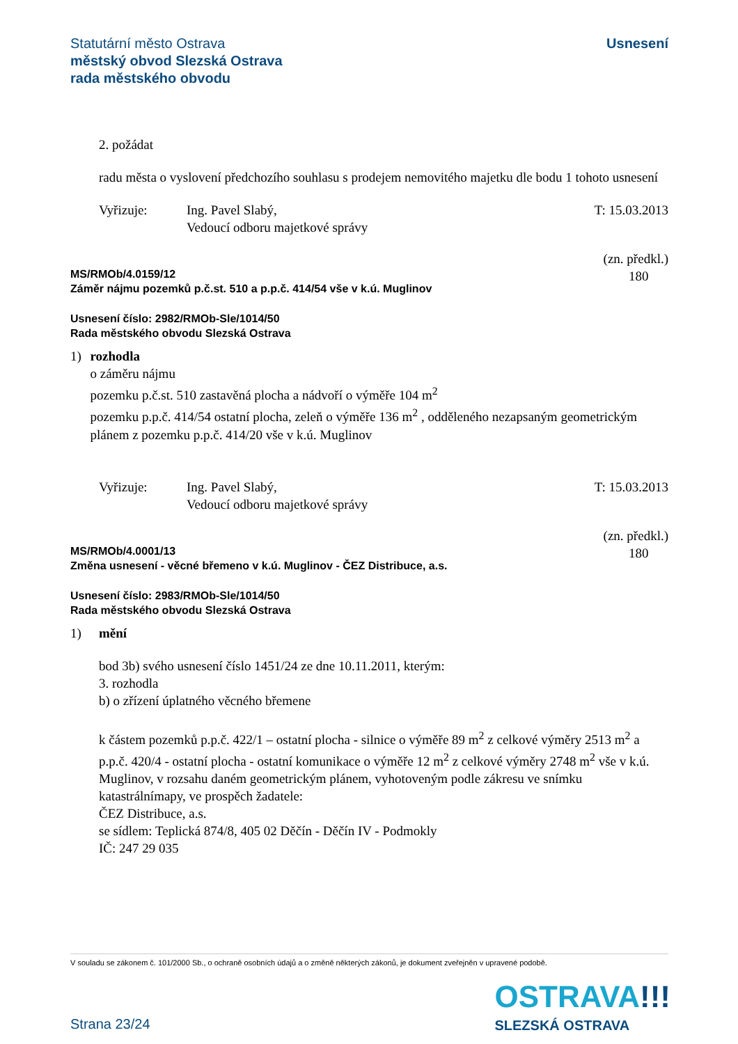Statutární město Ostrava
městský obvod Slezská Ostrava
rada městského obvodu
Usnesení
2. požádat
radu města o vyslovení předchozího souhlasu s prodejem nemovitého majetku dle bodu 1 tohoto usnesení
Vyřizuje: Ing. Pavel Slabý,
Vedoucí odboru majetkové správy
T: 15.03.2013
MS/RMOb/4.0159/12
Záměr nájmu pozemků p.č.st. 510 a p.p.č. 414/54 vše v k.ú. Muglinov
(zn. předkl.)
180
Usnesení číslo: 2982/RMOb-Sle/1014/50
Rada městského obvodu Slezská Ostrava
1) rozhodla
o záměru nájmu
pozemku p.č.st. 510 zastavěná plocha a nádvoří o výměře 104 m<sup>2</sup>
pozemku p.p.č. 414/54 ostatní plocha, zeleň o výměře 136 m<sup>2</sup> , odděleného nezapsaným geometrickým plánem z pozemku p.p.č. 414/20 vše v k.ú. Muglinov
Vyřizuje: Ing. Pavel Slabý,
Vedoucí odboru majetkové správy
T: 15.03.2013
MS/RMOb/4.0001/13
Změna usnesení - věcné břemeno v k.ú. Muglinov - ČEZ Distribuce, a.s.
(zn. předkl.)
180
Usnesení číslo: 2983/RMOb-Sle/1014/50
Rada městského obvodu Slezská Ostrava
1) mění
bod 3b) svého usnesení číslo 1451/24 ze dne 10.11.2011, kterým:
3. rozhodla
b) o zřízení úplatného věcného břemene
k částem pozemků p.p.č. 422/1 – ostatní plocha - silnice o výměře 89 m<sup>2</sup> z celkové výměry 2513 m<sup>2</sup> a p.p.č. 420/4 - ostatní plocha - ostatní komunikace o výměře 12 m<sup>2</sup> z celkové výměry 2748 m<sup>2</sup> vše v k.ú. Muglinov, v rozsahu daném geometrickým plánem, vyhotoveným podle zákresu ve snímku katastrálnímapy, ve prospěch žadatele:
ČEZ Distribuce, a.s.
se sídlem: Teplická 874/8, 405 02 Děčín - Děčín IV - Podmokly
IČ: 247 29 035
V souladu se zákonem č. 101/2000 Sb., o ochraně osobních údajů a o změně některých zákonů, je dokument zveřejněn v upravené podobě.
OSTRAVA!!!
SLEZSKÁ OSTRAVA
Strana 23/24